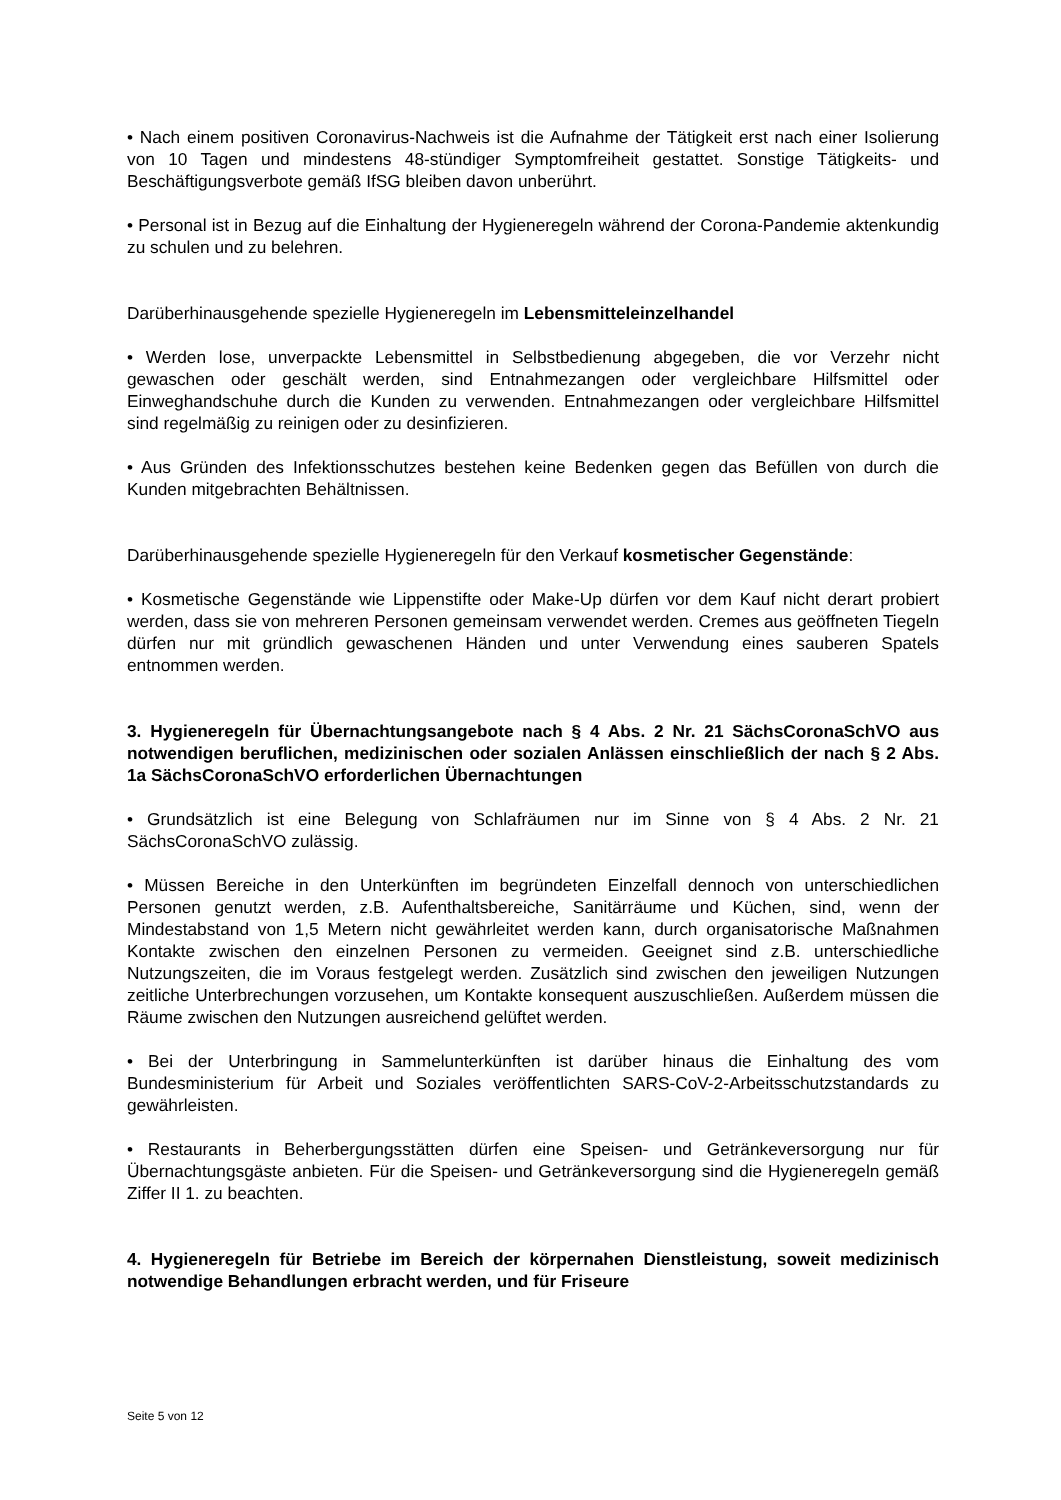• Nach einem positiven Coronavirus-Nachweis ist die Aufnahme der Tätigkeit erst nach einer Isolierung von 10 Tagen und mindestens 48-stündiger Symptomfreiheit gestattet. Sonstige Tätigkeits- und Beschäftigungsverbote gemäß IfSG bleiben davon unberührt.
• Personal ist in Bezug auf die Einhaltung der Hygieneregeln während der Corona-Pandemie aktenkundig zu schulen und zu belehren.
Darüberhinausgehende spezielle Hygieneregeln im Lebensmitteleinzelhandel
• Werden lose, unverpackte Lebensmittel in Selbstbedienung abgegeben, die vor Verzehr nicht gewaschen oder geschält werden, sind Entnahmezangen oder vergleichbare Hilfsmittel oder Einweghandschuhe durch die Kunden zu verwenden. Entnahmezangen oder vergleichbare Hilfsmittel sind regelmäßig zu reinigen oder zu desinfizieren.
• Aus Gründen des Infektionsschutzes bestehen keine Bedenken gegen das Befüllen von durch die Kunden mitgebrachten Behältnissen.
Darüberhinausgehende spezielle Hygieneregeln für den Verkauf kosmetischer Gegenstände:
• Kosmetische Gegenstände wie Lippenstifte oder Make-Up dürfen vor dem Kauf nicht derart probiert werden, dass sie von mehreren Personen gemeinsam verwendet werden. Cremes aus geöffneten Tiegeln dürfen nur mit gründlich gewaschenen Händen und unter Verwendung eines sauberen Spatels entnommen werden.
3. Hygieneregeln für Übernachtungsangebote nach § 4 Abs. 2 Nr. 21 SächsCoronaSchVO aus notwendigen beruflichen, medizinischen oder sozialen Anlässen einschließlich der nach § 2 Abs. 1a SächsCoronaSchVO erforderlichen Übernachtungen
• Grundsätzlich ist eine Belegung von Schlafräumen nur im Sinne von § 4 Abs. 2 Nr. 21 SächsCoronaSchVO zulässig.
• Müssen Bereiche in den Unterkünften im begründeten Einzelfall dennoch von unterschiedlichen Personen genutzt werden, z.B. Aufenthaltsbereiche, Sanitärräume und Küchen, sind, wenn der Mindestabstand von 1,5 Metern nicht gewährleitet werden kann, durch organisatorische Maßnahmen Kontakte zwischen den einzelnen Personen zu vermeiden. Geeignet sind z.B. unterschiedliche Nutzungszeiten, die im Voraus festgelegt werden. Zusätzlich sind zwischen den jeweiligen Nutzungen zeitliche Unterbrechungen vorzusehen, um Kontakte konsequent auszuschließen. Außerdem müssen die Räume zwischen den Nutzungen ausreichend gelüftet werden.
• Bei der Unterbringung in Sammelunterkünften ist darüber hinaus die Einhaltung des vom Bundesministerium für Arbeit und Soziales veröffentlichten SARS-CoV-2-Arbeitsschutzstandards zu gewährleisten.
• Restaurants in Beherbergungsstätten dürfen eine Speisen- und Getränkeversorgung nur für Übernachtungsgäste anbieten. Für die Speisen- und Getränkeversorgung sind die Hygieneregeln gemäß Ziffer II 1. zu beachten.
4. Hygieneregeln für Betriebe im Bereich der körpernahen Dienstleistung, soweit medizinisch notwendige Behandlungen erbracht werden, und für Friseure
Seite 5 von 12